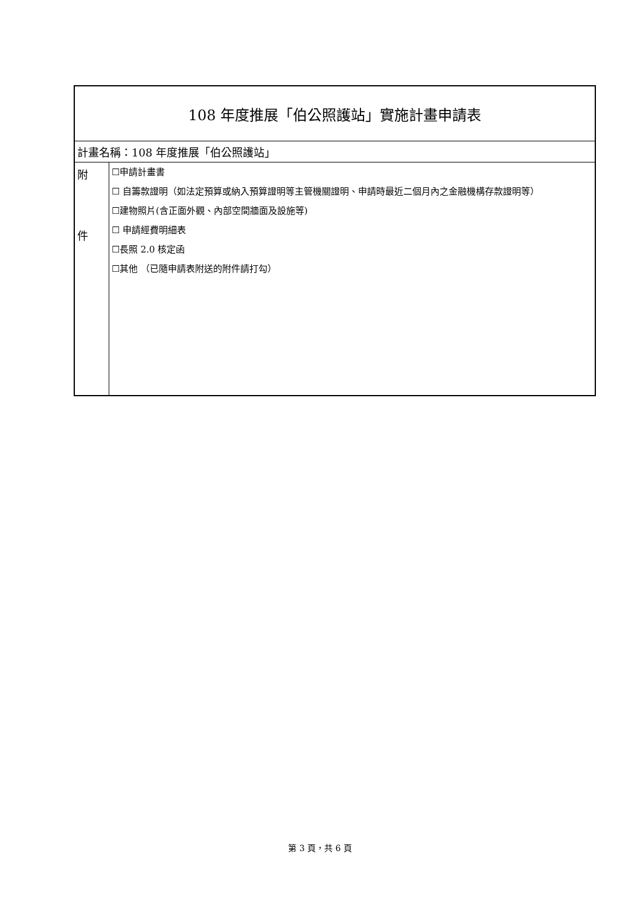| 108 年度推展「伯公照護站」實施計畫申請表 | |
| 計畫名稱：108 年度推展「伯公照護站」 | |
| 附 件 | ☐申請計畫書 ☐ 自籌款證明（如法定預算或納入預算證明等主管機關證明、申請時最近二個月內之金融機構存款證明等） ☐建物照片(含正面外觀、內部空間牆面及設施等) ☐ 申請經費明細表 ☐長照 2.0 核定函 ☐其他 （已隨申請表附送的附件請打勾） |
第 3 頁，共 6 頁